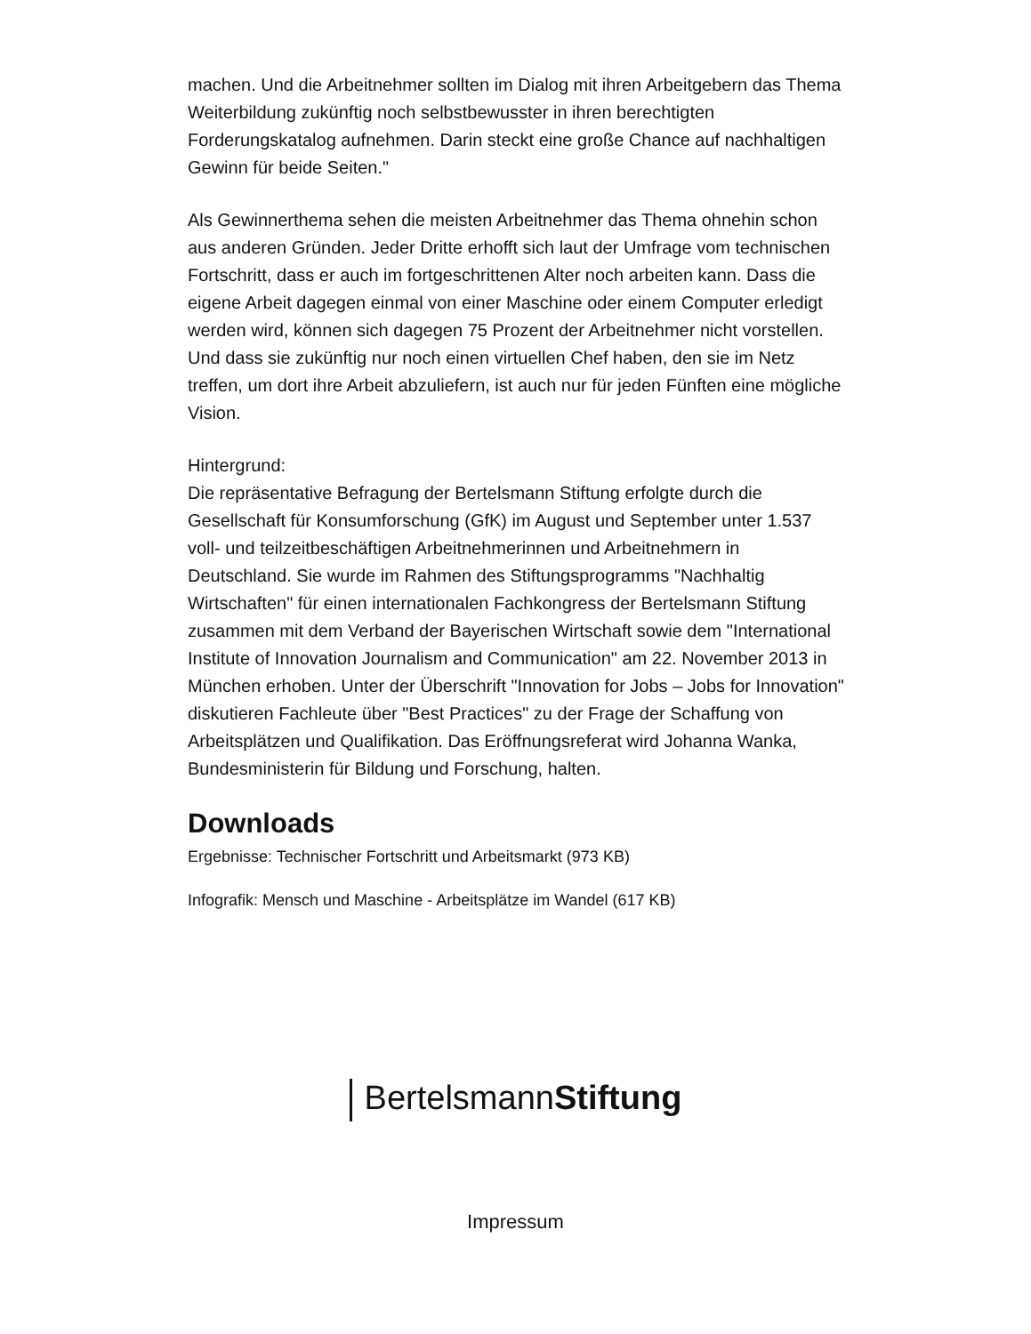machen. Und die Arbeitnehmer sollten im Dialog mit ihren Arbeitgebern das Thema Weiterbildung zukünftig noch selbstbewusster in ihren berechtigten Forderungskatalog aufnehmen. Darin steckt eine große Chance auf nachhaltigen Gewinn für beide Seiten."
Als Gewinnerthema sehen die meisten Arbeitnehmer das Thema ohnehin schon aus anderen Gründen. Jeder Dritte erhofft sich laut der Umfrage vom technischen Fortschritt, dass er auch im fortgeschrittenen Alter noch arbeiten kann. Dass die eigene Arbeit dagegen einmal von einer Maschine oder einem Computer erledigt werden wird, können sich dagegen 75 Prozent der Arbeitnehmer nicht vorstellen. Und dass sie zukünftig nur noch einen virtuellen Chef haben, den sie im Netz treffen, um dort ihre Arbeit abzuliefern, ist auch nur für jeden Fünften eine mögliche Vision.
Hintergrund:
Die repräsentative Befragung der Bertelsmann Stiftung erfolgte durch die Gesellschaft für Konsumforschung (GfK) im August und September unter 1.537 voll- und teilzeitbeschäftigen Arbeitnehmerinnen und Arbeitnehmern in Deutschland. Sie wurde im Rahmen des Stiftungsprogramms "Nachhaltig Wirtschaften" für einen internationalen Fachkongress der Bertelsmann Stiftung zusammen mit dem Verband der Bayerischen Wirtschaft sowie dem "International Institute of Innovation Journalism and Communication" am 22. November 2013 in München erhoben. Unter der Überschrift "Innovation for Jobs – Jobs for Innovation" diskutieren Fachleute über "Best Practices" zu der Frage der Schaffung von Arbeitsplätzen und Qualifikation. Das Eröffnungsreferat wird Johanna Wanka, Bundesministerin für Bildung und Forschung, halten.
Downloads
Ergebnisse: Technischer Fortschritt und Arbeitsmarkt (973 KB)
Infografik: Mensch und Maschine - Arbeitsplätze im Wandel (617 KB)
BertelsmannStiftung
Impressum